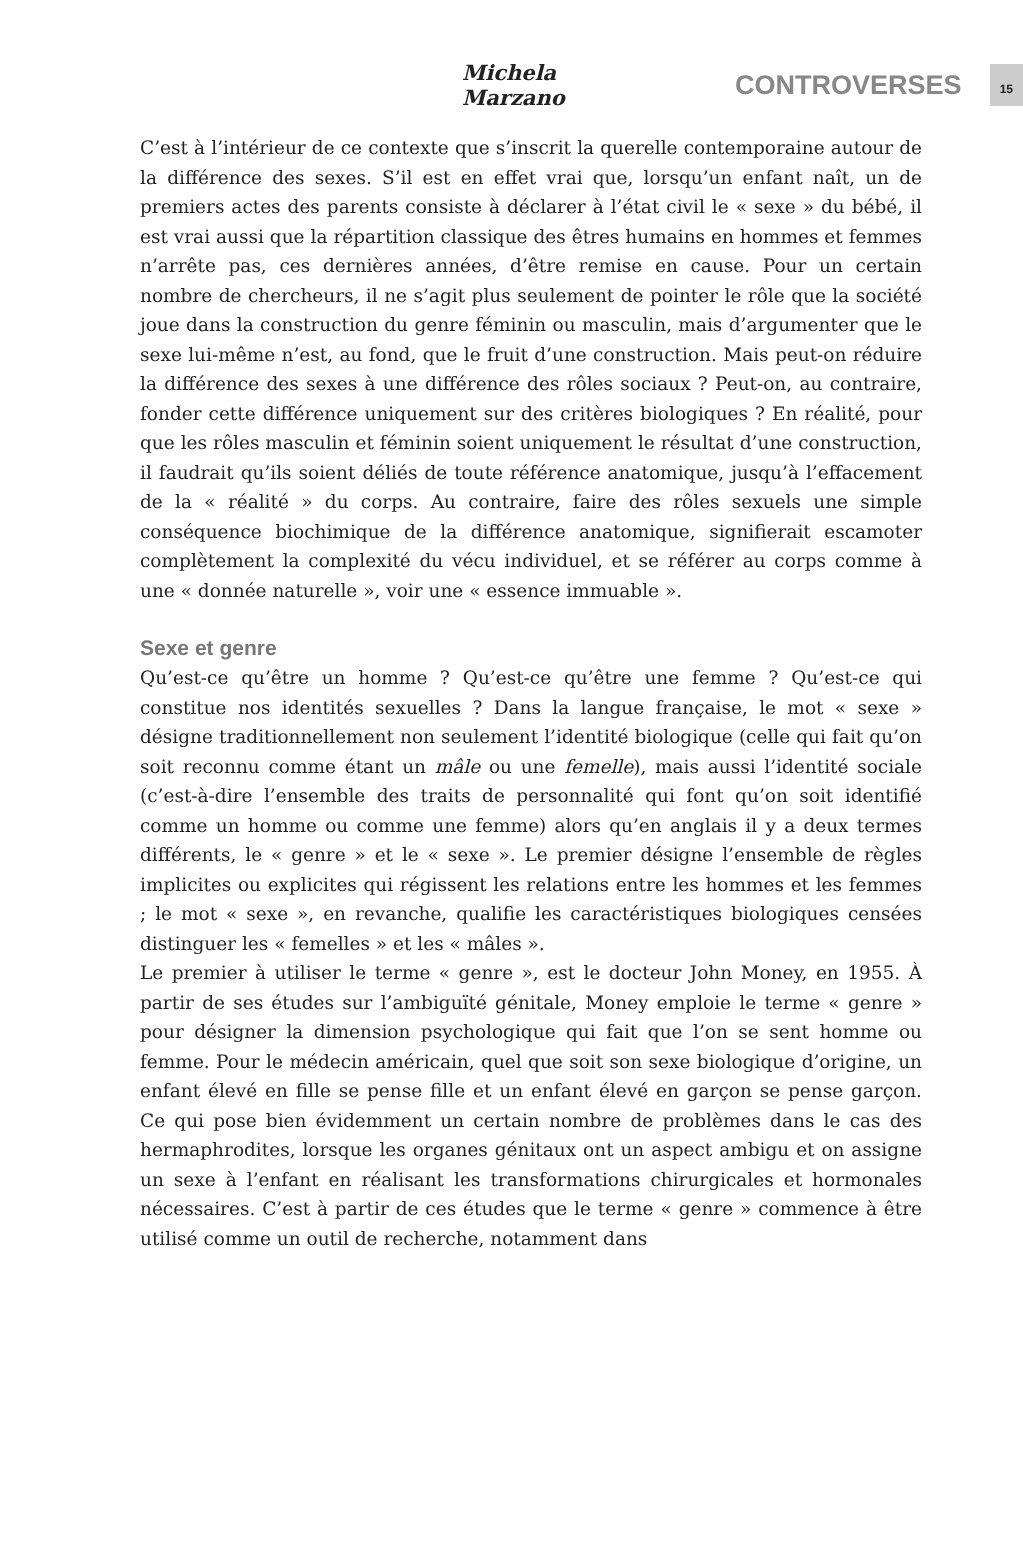Michela Marzano CONTROVERSES 15
C’est à l’intérieur de ce contexte que s’inscrit la querelle contemporaine autour de la différence des sexes. S’il est en effet vrai que, lorsqu’un enfant naît, un de premiers actes des parents consiste à déclarer à l’état civil le « sexe » du bébé, il est vrai aussi que la répartition classique des êtres humains en hommes et femmes n’arrête pas, ces dernières années, d’être remise en cause. Pour un certain nombre de chercheurs, il ne s’agit plus seulement de pointer le rôle que la société joue dans la construction du genre féminin ou masculin, mais d’argumenter que le sexe lui-même n’est, au fond, que le fruit d’une construction. Mais peut-on réduire la différence des sexes à une différence des rôles sociaux ? Peut-on, au contraire, fonder cette différence uniquement sur des critères biologiques ? En réalité, pour que les rôles masculin et féminin soient uniquement le résultat d’une construction, il faudrait qu’ils soient déliés de toute référence anatomique, jusqu’à l’effacement de la « réalité » du corps. Au contraire, faire des rôles sexuels une simple conséquence biochimique de la différence anatomique, signifierait escamoter complètement la complexité du vécu individuel, et se référer au corps comme à une « donnée naturelle », voir une « essence immuable ».
Sexe et genre
Qu’est-ce qu’être un homme ? Qu’est-ce qu’être une femme ? Qu’est-ce qui constitue nos identités sexuelles ? Dans la langue française, le mot « sexe » désigne traditionnellement non seulement l’identité biologique (celle qui fait qu’on soit reconnu comme étant un mâle ou une femelle), mais aussi l’identité sociale (c’est-à-dire l’ensemble des traits de personnalité qui font qu’on soit identifié comme un homme ou comme une femme) alors qu’en anglais il y a deux termes différents, le « genre » et le « sexe ». Le premier désigne l’ensemble de règles implicites ou explicites qui régissent les relations entre les hommes et les femmes ; le mot « sexe », en revanche, qualifie les caractéristiques biologiques censées distinguer les « femelles » et les « mâles ».
Le premier à utiliser le terme « genre », est le docteur John Money, en 1955. À partir de ses études sur l’ambiguïté génitale, Money emploie le terme « genre » pour désigner la dimension psychologique qui fait que l’on se sent homme ou femme. Pour le médecin américain, quel que soit son sexe biologique d’origine, un enfant élevé en fille se pense fille et un enfant élevé en garçon se pense garçon. Ce qui pose bien évidemment un certain nombre de problèmes dans le cas des hermaphrodites, lorsque les organes génitaux ont un aspect ambigu et on assigne un sexe à l’enfant en réalisant les transformations chirurgicales et hormonales nécessaires. C’est à partir de ces études que le terme « genre » commence à être utilisé comme un outil de recherche, notamment dans